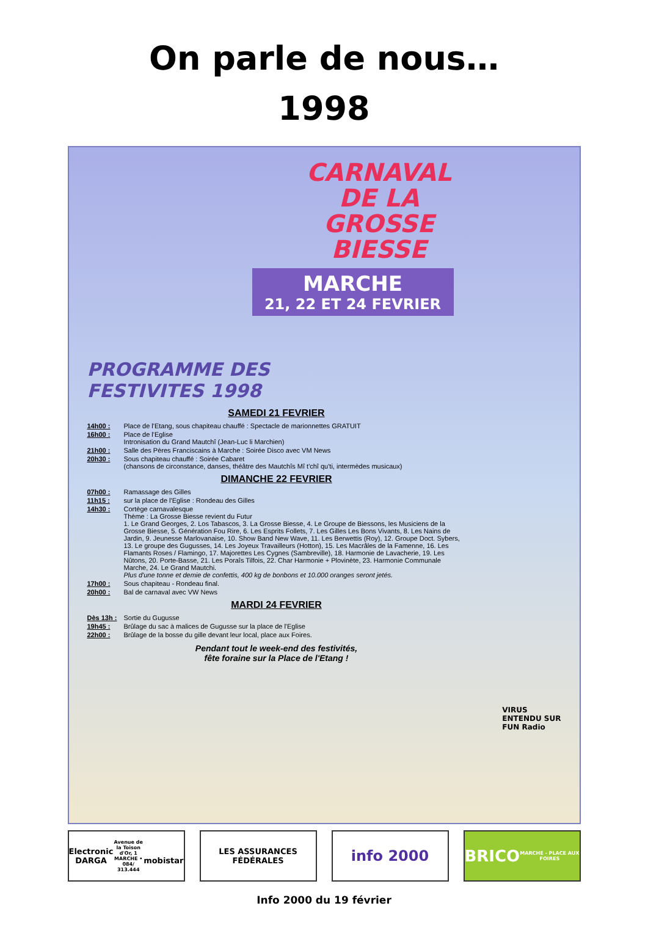On parle de nous…
1998
CARNAVAL
DE LA
GROSSE
BIESSE
MARCHE
21, 22 ET 24 FEVRIER
PROGRAMME DES
FESTIVITES 1998
SAMEDI 21 FEVRIER
14h00 : Place de l'Etang, sous chapiteau chauffé : Spectacle de marionnettes GRATUIT
16h00 : Place de l'Eglise
Intronisation du Grand Mautchî (Jean-Luc li Marchien)
21h00 : Salle des Pères Franciscains à Marche : Soirée Disco avec VM News
20h30 : Sous chapiteau chauffé : Soirée Cabaret
(chansons de circonstance, danses, théâtre des Mautchîs Mî t'chî qu'ti, intermèdes musicaux)
DIMANCHE 22 FEVRIER
07h00 : Ramassage des Gilles
11h15 : sur la place de l'Eglise : Rondeau des Gilles
14h30 : Cortège carnavalesque
Thème : La Grosse Biesse revient du Futur
1. Le Grand Georges, 2. Los Tabascos, 3. La Grosse Biesse, 4. Le Groupe de Biessons, les Musiciens de la Grosse Biesse, 5. Génération Fou Rire, 6. Les Esprits Follets, 7. Les Gilles Les Bons Vivants, 8. Les Nains de Jardin, 9. Jeunesse Marlovanaise, 10. Show Band New Wave, 11. Les Berwettis (Roy), 12. Groupe Doct. Sybers, 13. Le groupe des Gugusses, 14. Les Joyeux Travailleurs (Hotton), 15. Les Macrâles de la Famenne, 16. Les Flamants Roses / Flamingo, 17. Majorettes Les Cygnes (Sambreville), 18. Harmonie de Lavacherie, 19. Les Nûtons, 20. Porte-Basse, 21. Les Poraîs Tilfois, 22. Char Harmonie + Plovinète, 23. Harmonie Communale Marche, 24. Le Grand Mautchi.
Plus d'une tonne et demie de confettis, 400 kg de bonbons et 10.000 oranges seront jetés.
17h00 : Sous chapiteau - Rondeau final.
20h00 : Bal de carnaval avec VW News
MARDI 24 FEVRIER
Dès 13h : Sortie du Gugusse
19h45 : Brûlage du sac à malices de Gugusse sur la place de l'Eglise
22h00 : Brûlage de la bosse du gille devant leur local, place aux Foires.
Pendant tout le week-end des festivités,
fête foraine sur la Place de l'Etang !
VIRUS
ENTENDU SUR
FUN Radio
Electronic DARGA
Avenue de la Toison d'Or, 1 MARCHE • 084/ 313.444
mobistar
LES ASSURANCES FÉDÉRALES
info 2000 BRICO
MARCHE - PLACE AUX FOIRES
Info 2000 du 19 février